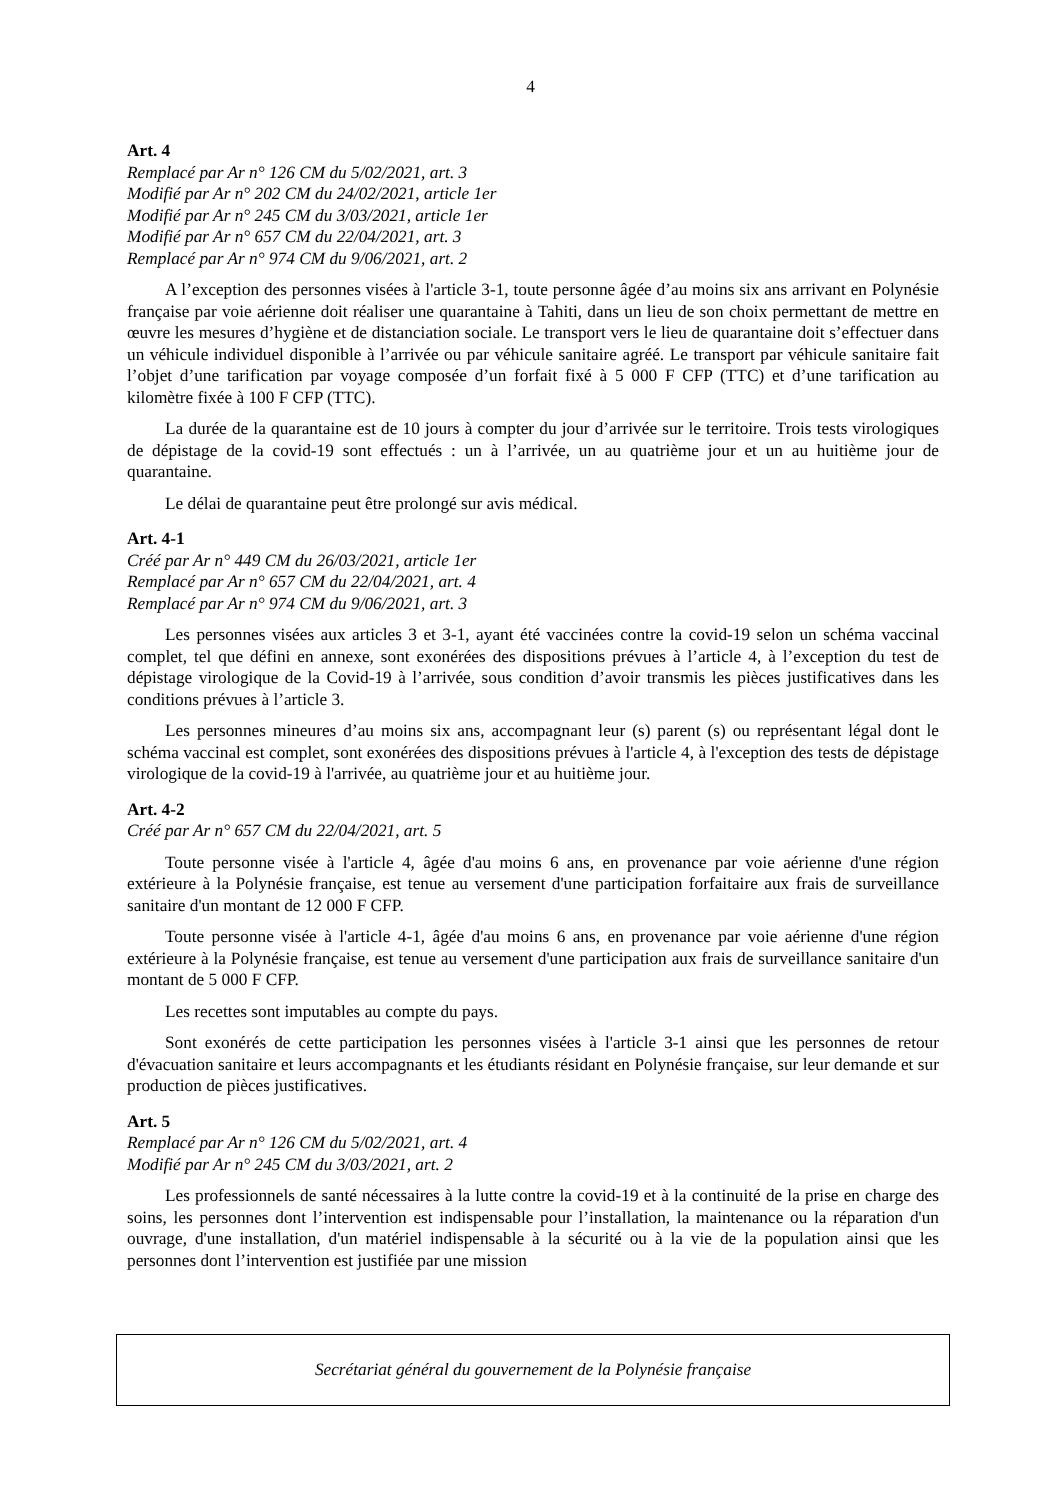4
Art. 4
Remplacé par Ar n° 126 CM du 5/02/2021, art. 3
Modifié par Ar n° 202 CM du 24/02/2021, article 1er
Modifié par Ar n° 245 CM du 3/03/2021, article 1er
Modifié par Ar n° 657 CM du 22/04/2021, art. 3
Remplacé par Ar n° 974 CM du 9/06/2021, art. 2
A l’exception des personnes visées à l'article 3-1, toute personne âgée d’au moins six ans arrivant en Polynésie française par voie aérienne doit réaliser une quarantaine à Tahiti, dans un lieu de son choix permettant de mettre en œuvre les mesures d’hygiène et de distanciation sociale. Le transport vers le lieu de quarantaine doit s’effectuer dans un véhicule individuel disponible à l’arrivée ou par véhicule sanitaire agréé. Le transport par véhicule sanitaire fait l’objet d’une tarification par voyage composée d’un forfait fixé à 5 000 F CFP (TTC) et d’une tarification au kilomètre fixée à 100 F CFP (TTC).
La durée de la quarantaine est de 10 jours à compter du jour d’arrivée sur le territoire. Trois tests virologiques de dépistage de la covid-19 sont effectués : un à l’arrivée, un au quatrième jour et un au huitième jour de quarantaine.
Le délai de quarantaine peut être prolongé sur avis médical.
Art. 4-1
Créé par Ar n° 449 CM du 26/03/2021, article 1er
Remplacé par Ar n° 657 CM du 22/04/2021, art. 4
Remplacé par Ar n° 974 CM du 9/06/2021, art. 3
Les personnes visées aux articles 3 et 3-1, ayant été vaccinées contre la covid-19 selon un schéma vaccinal complet, tel que défini en annexe, sont exonérées des dispositions prévues à l’article 4, à l’exception du test de dépistage virologique de la Covid-19 à l’arrivée, sous condition d’avoir transmis les pièces justificatives dans les conditions prévues à l’article 3.
Les personnes mineures d’au moins six ans, accompagnant leur (s) parent (s) ou représentant légal dont le schéma vaccinal est complet, sont exonérées des dispositions prévues à l'article 4, à l'exception des tests de dépistage virologique de la covid-19 à l'arrivée, au quatrième jour et au huitième jour.
Art. 4-2
Créé par Ar n° 657 CM du 22/04/2021, art. 5
Toute personne visée à l'article 4, âgée d'au moins 6 ans, en provenance par voie aérienne d'une région extérieure à la Polynésie française, est tenue au versement d'une participation forfaitaire aux frais de surveillance sanitaire d'un montant de 12 000 F CFP.
Toute personne visée à l'article 4-1, âgée d'au moins 6 ans, en provenance par voie aérienne d'une région extérieure à la Polynésie française, est tenue au versement d'une participation aux frais de surveillance sanitaire d'un montant de 5 000 F CFP.
Les recettes sont imputables au compte du pays.
Sont exonérés de cette participation les personnes visées à l'article 3-1 ainsi que les personnes de retour d'évacuation sanitaire et leurs accompagnants et les étudiants résidant en Polynésie française, sur leur demande et sur production de pièces justificatives.
Art. 5
Remplacé par Ar n° 126 CM du 5/02/2021, art. 4
Modifié par Ar n° 245 CM du 3/03/2021, art. 2
Les professionnels de santé nécessaires à la lutte contre la covid-19 et à la continuité de la prise en charge des soins, les personnes dont l’intervention est indispensable pour l’installation, la maintenance ou la réparation d'un ouvrage, d'une installation, d'un matériel indispensable à la sécurité ou à la vie de la population ainsi que les personnes dont l’intervention est justifiée par une mission
Secrétariat général du gouvernement de la Polynésie française